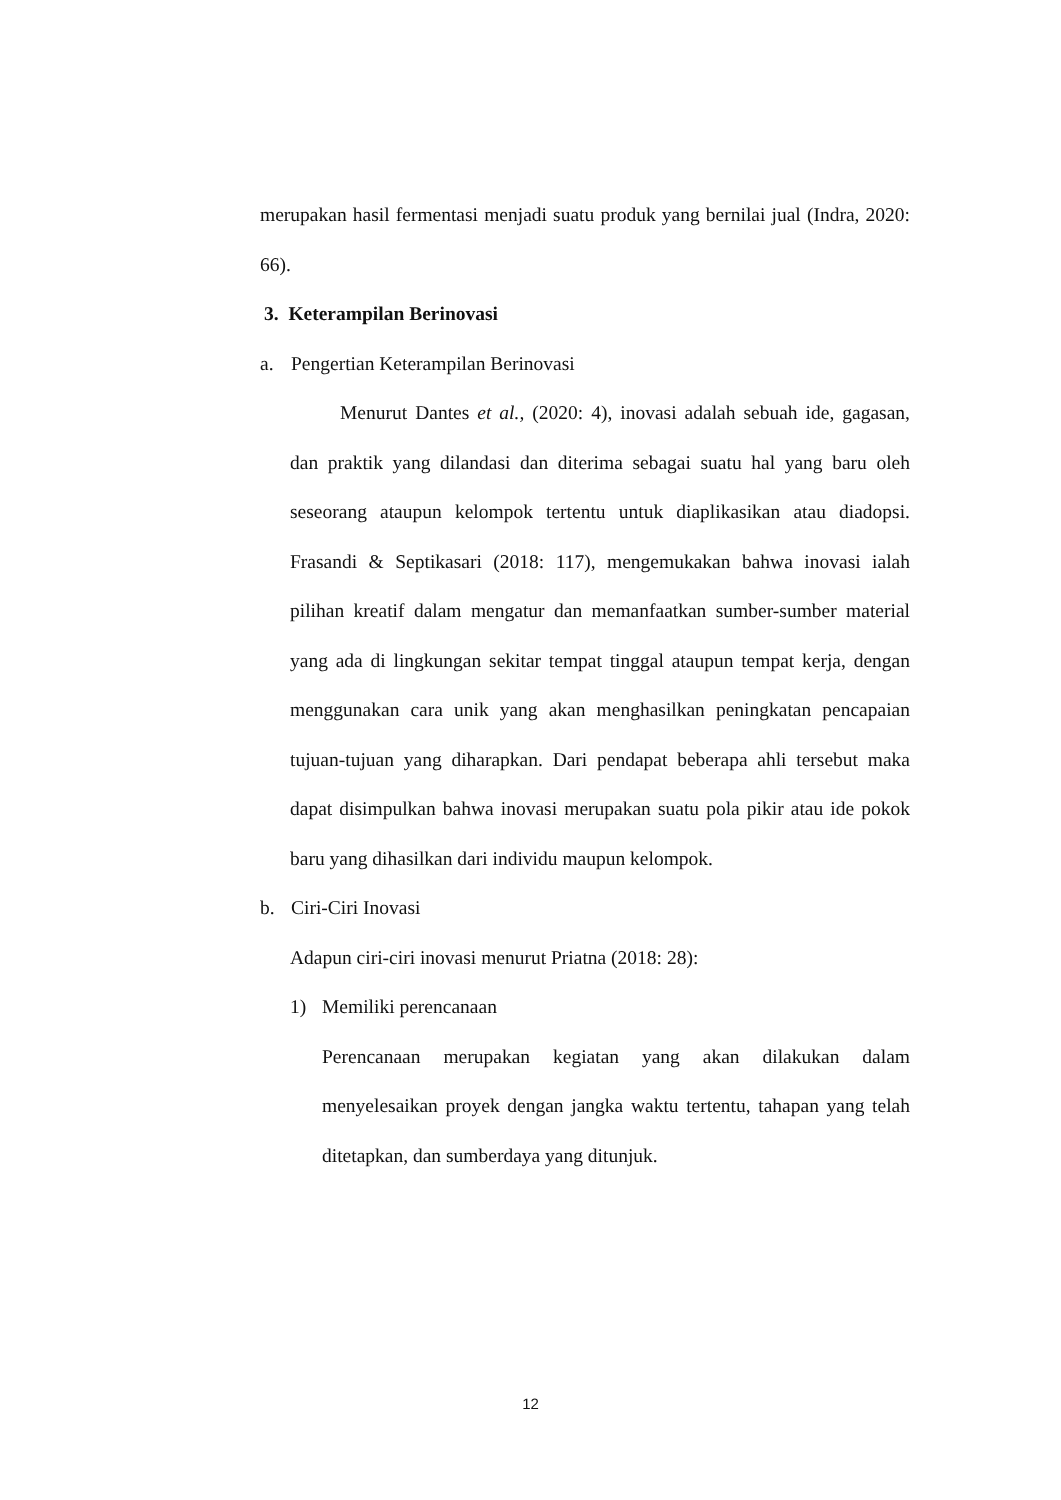merupakan hasil fermentasi menjadi suatu produk yang bernilai jual (Indra, 2020: 66).
3. Keterampilan Berinovasi
a. Pengertian Keterampilan Berinovasi
Menurut Dantes et al., (2020: 4), inovasi adalah sebuah ide, gagasan, dan praktik yang dilandasi dan diterima sebagai suatu hal yang baru oleh seseorang ataupun kelompok tertentu untuk diaplikasikan atau diadopsi. Frasandi & Septikasari (2018: 117), mengemukakan bahwa inovasi ialah pilihan kreatif dalam mengatur dan memanfaatkan sumber-sumber material yang ada di lingkungan sekitar tempat tinggal ataupun tempat kerja, dengan menggunakan cara unik yang akan menghasilkan peningkatan pencapaian tujuan-tujuan yang diharapkan. Dari pendapat beberapa ahli tersebut maka dapat disimpulkan bahwa inovasi merupakan suatu pola pikir atau ide pokok baru yang dihasilkan dari individu maupun kelompok.
b. Ciri-Ciri Inovasi
Adapun ciri-ciri inovasi menurut Priatna (2018: 28):
1) Memiliki perencanaan
Perencanaan merupakan kegiatan yang akan dilakukan dalam menyelesaikan proyek dengan jangka waktu tertentu, tahapan yang telah ditetapkan, dan sumberdaya yang ditunjuk.
12